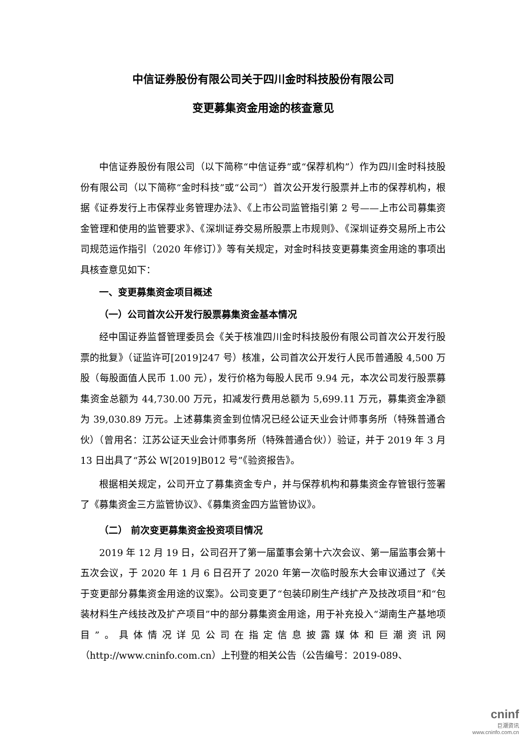中信证券股份有限公司关于四川金时科技股份有限公司
变更募集资金用途的核查意见
中信证券股份有限公司（以下简称“中信证券”或“保荐机构”）作为四川金时科技股份有限公司（以下简称“金时科技”或“公司”）首次公开发行股票并上市的保荐机构，根据《证券发行上市保荐业务管理办法》、《上市公司监管指引第 2 号——上市公司募集资金管理和使用的监管要求》、《深圳证券交易所股票上市规则》、《深圳证券交易所上市公司规范运作指引（2020 年修订）》等有关规定，对金时科技变更募集资金用途的事项出具核查意见如下：
一、变更募集资金项目概述
（一）公司首次公开发行股票募集资金基本情况
经中国证券监督管理委员会《关于核准四川金时科技股份有限公司首次公开发行股票的批复》（证监许可[2019]247 号）核准，公司首次公开发行人民币普通股 4,500 万股（每股面值人民币 1.00 元），发行价格为每股人民币 9.94 元，本次公司发行股票募集资金总额为 44,730.00 万元，扣减发行费用总额为 5,699.11 万元，募集资金净额为 39,030.89 万元。上述募集资金到位情况已经公证天业会计师事务所（特殊普通合伙）（曾用名：江苏公证天业会计师事务所（特殊普通合伙））验证，并于 2019 年 3 月 13 日出具了“苏公 W[2019]B012 号”《验资报告》。
根据相关规定，公司开立了募集资金专户，并与保荐机构和募集资金存管银行签署了《募集资金三方监管协议》、《募集资金四方监管协议》。
（二） 前次变更募集资金投资项目情况
2019 年 12 月 19 日，公司召开了第一届董事会第十六次会议、第一届监事会第十五次会议，于 2020 年 1 月 6 日召开了 2020 年第一次临时股东大会审议通过了《关于变更部分募集资金用途的议案》。公司变更了“包装印刷生产线扩产及技改项目”和“包装材料生产线技改及扩产项目”中的部分募集资金用途，用于补充投入“湖南生产基地项目”。具体情况详见公司在指定信息披露媒体和巨潮资讯网（http://www.cninfo.com.cn）上刊登的相关公告（公告编号：2019-089、
cninf
巨潮资讯
www.cninfo.com.cn